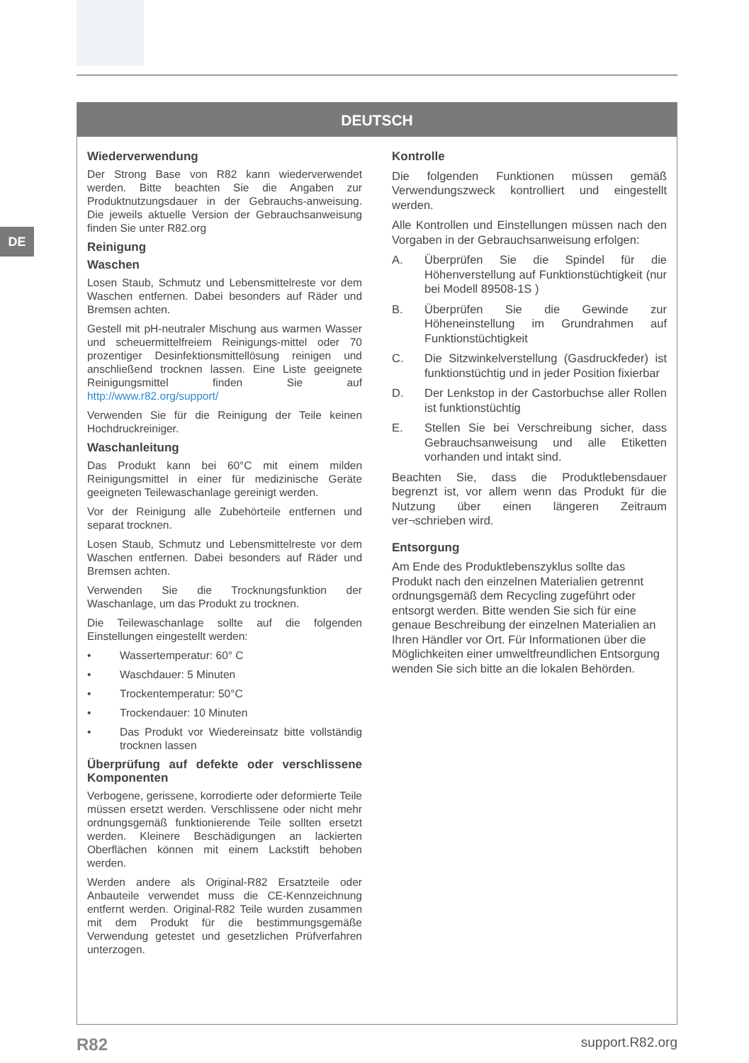DE
DEUTSCH
Wiederverwendung
Der Strong Base von R82 kann wiederverwendet werden. Bitte beachten Sie die Angaben zur Produktnutzungsdauer in der Gebrauchs-anweisung. Die jeweils aktuelle Version der Gebrauchsanweisung finden Sie unter R82.org
Reinigung
Waschen
Losen Staub, Schmutz und Lebensmittelreste vor dem Waschen entfernen. Dabei besonders auf Räder und Bremsen achten.
Gestell mit pH-neutraler Mischung aus warmen Wasser und scheuermittelfreiem Reinigungs-mittel oder 70 prozentiger Desinfektionsmittellösung reinigen und anschließend trocknen lassen. Eine Liste geeignete Reinigungsmittel finden Sie auf http://www.r82.org/support/
Verwenden Sie für die Reinigung der Teile keinen Hochdruckreiniger.
Waschanleitung
Das Produkt kann bei 60°C mit einem milden Reinigungsmittel in einer für medizinische Geräte geeigneten Teilewaschanlage gereinigt werden.
Vor der Reinigung alle Zubehörteile entfernen und separat trocknen.
Losen Staub, Schmutz und Lebensmittelreste vor dem Waschen entfernen. Dabei besonders auf Räder und Bremsen achten.
Verwenden Sie die Trocknungsfunktion der Waschanlage, um das Produkt zu trocknen.
Die Teilewaschanlage sollte auf die folgenden Einstellungen eingestellt werden:
• Wassertemperatur: 60° C
• Waschdauer: 5 Minuten
• Trockentemperatur: 50°C
• Trockendauer: 10 Minuten
• Das Produkt vor Wiedereinsatz bitte vollständig trocknen lassen
Überprüfung auf defekte oder verschlissene Komponenten
Verbogene, gerissene, korrodierte oder deformierte Teile müssen ersetzt werden. Verschlissene oder nicht mehr ordnungsgemäß funktionierende Teile sollten ersetzt werden. Kleinere Beschädigungen an lackierten Oberflächen können mit einem Lackstift behoben werden.
Werden andere als Original-R82 Ersatzteile oder Anbauteile verwendet muss die CE-Kennzeichnung entfernt werden. Original-R82 Teile wurden zusammen mit dem Produkt für die bestimmungsgemäße Verwendung getestet und gesetzlichen Prüfverfahren unterzogen.
Kontrolle
Die folgenden Funktionen müssen gemäß Verwendungszweck kontrolliert und eingestellt werden.
Alle Kontrollen und Einstellungen müssen nach den Vorgaben in der Gebrauchsanweisung erfolgen:
A. Überprüfen Sie die Spindel für die Höhenverstellung auf Funktionstüchtigkeit (nur bei Modell 89508-1S )
B. Überprüfen Sie die Gewinde zur Höheneinstellung im Grundrahmen auf Funktionstüchtigkeit
C. Die Sitzwinkelverstellung (Gasdruckfeder) ist funktionstüchtig und in jeder Position fixierbar
D. Der Lenkstop in der Castorbuchse aller Rollen ist funktionstüchtig
E. Stellen Sie bei Verschreibung sicher, dass Gebrauchsanweisung und alle Etiketten vorhanden und intakt sind.
Beachten Sie, dass die Produktlebensdauer begrenzt ist, vor allem wenn das Produkt für die Nutzung über einen längeren Zeitraum ver¬schrieben wird.
Entsorgung
Am Ende des Produktlebenszyklus sollte das Produkt nach den einzelnen Materialien getrennt ordnungsgemäß dem Recycling zugeführt oder entsorgt werden. Bitte wenden Sie sich für eine genaue Beschreibung der einzelnen Materialien an Ihren Händler vor Ort. Für Informationen über die Möglichkeiten einer umweltfreundlichen Entsorgung wenden Sie sich bitte an die lokalen Behörden.
R82 support.R82.org